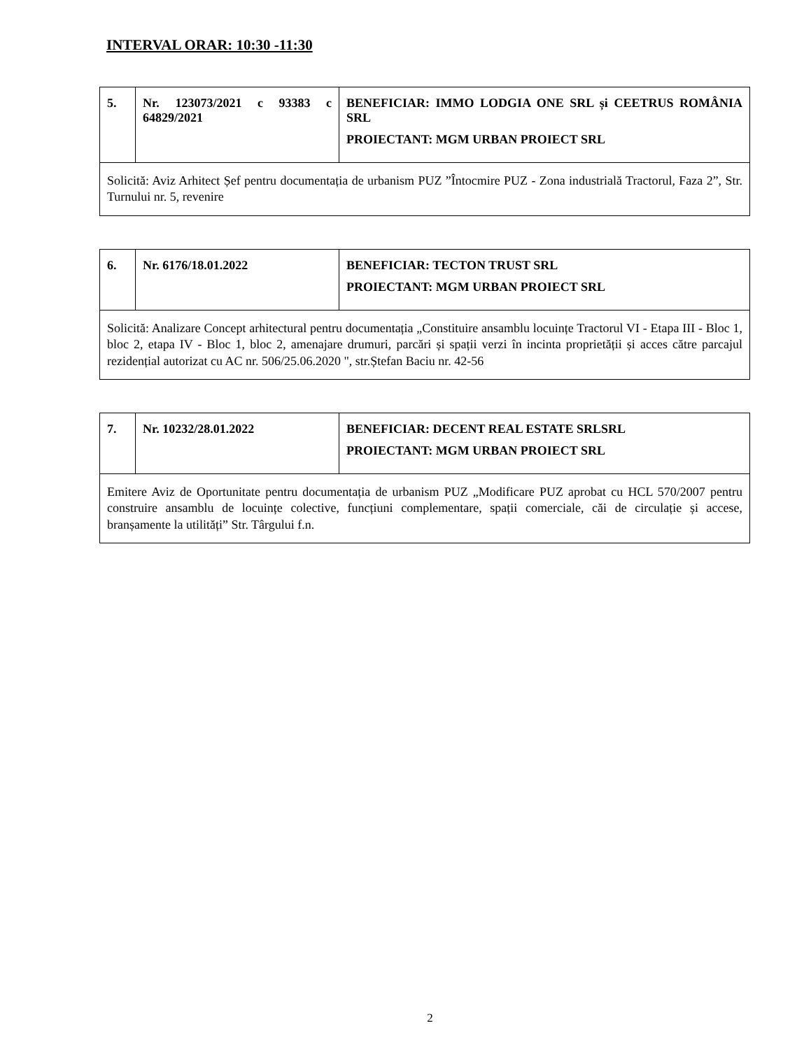INTERVAL ORAR: 10:30 -11:30
| 5. | Nr. 123073/2021 c 93383 c 64829/2021 | BENEFICIAR: IMMO LODGIA ONE SRL și CEETRUS ROMÂNIA SRL PROIECTANT: MGM URBAN PROIECT SRL |
| Solicită: Aviz Arhitect Șef pentru documentația de urbanism PUZ ”Întocmire PUZ - Zona industrială Tractorul, Faza 2”, Str. Turnului nr. 5, revenire | | |
| 6. | Nr. 6176/18.01.2022 | BENEFICIAR: TECTON TRUST SRL PROIECTANT: MGM URBAN PROIECT SRL |
| Solicită: Analizare Concept arhitectural pentru documentația „Constituire ansamblu locuințe Tractorul VI - Etapa III - Bloc 1, bloc 2, etapa IV - Bloc 1, bloc 2, amenajare drumuri, parcări și spații verzi în incinta proprietății și acces către parcajul rezidențial autorizat cu AC nr. 506/25.06.2020 ", str.Ștefan Baciu nr. 42-56 | | |
| 7. | Nr. 10232/28.01.2022 | BENEFICIAR: DECENT REAL ESTATE SRLSRL PROIECTANT: MGM URBAN PROIECT SRL |
| Emitere Aviz de Oportunitate pentru documentația de urbanism PUZ „Modificare PUZ aprobat cu HCL 570/2007 pentru construire ansamblu de locuințe colective, funcțiuni complementare, spații comerciale, căi de circulație și accese, branșamente la utilități” Str. Târgului f.n. | | |
2